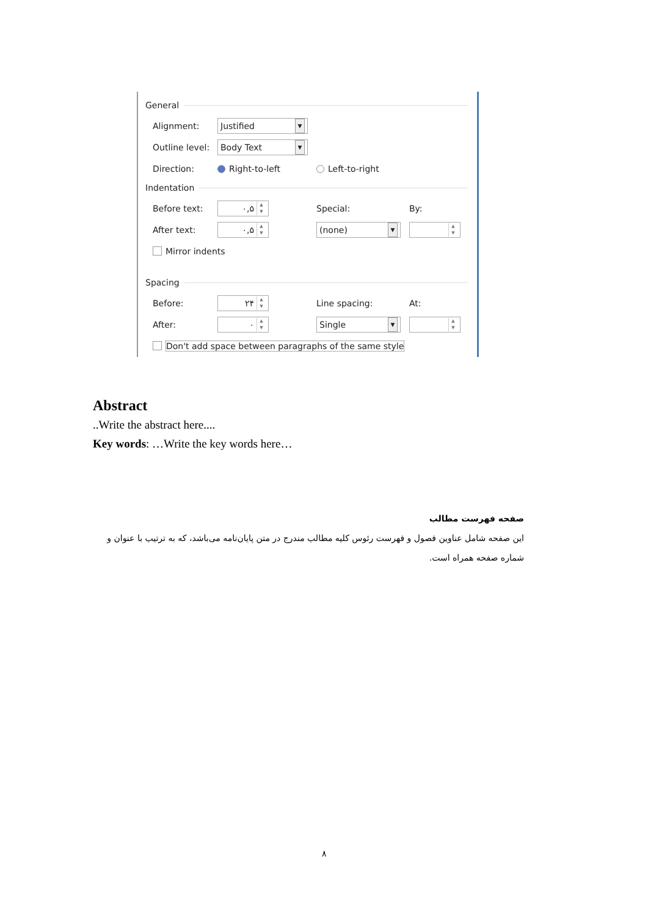General
Alignment:
Justified ▼
Outline level:
Body Text ▼
Direction: Right-to-left Left-to-right
Indentation
Before text:
۰,۵ ▲
▼
Special: By:
After text:
۰,۵ ▲
▼
(none) ▼
▲
▼
Mirror indents
Spacing
Before:
۲۴ ▲
▼
Line spacing: At:
After:
۰ ▲
▼
Single ▼
▲
▼
Don't add space between paragraphs of the same style
Abstract
..Write the abstract here....
Key words: …Write the key words here…
صفحه فهرست مطالب
این صفحه شامل عناوین فصول و فهرست رئوس کلیه مطالب مندرج در متن پایان‌نامه می‌باشد، که به ترتیب با عنوان و شماره صفحه همراه است.
۸